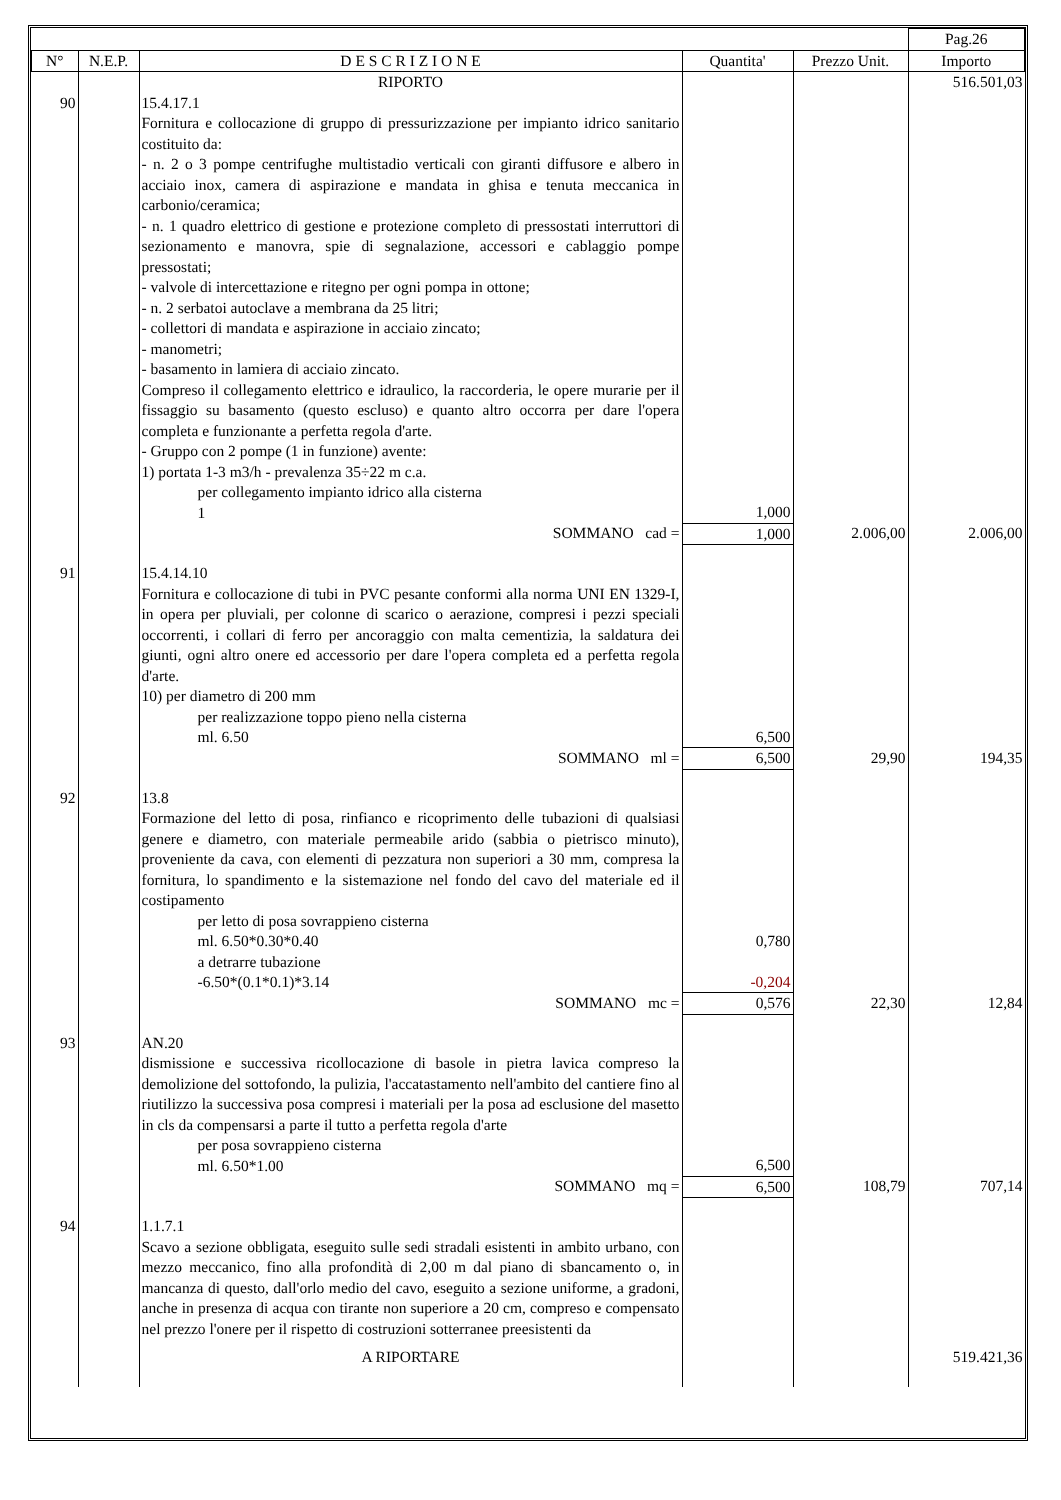| | | | | | Pag.26 |
| --- | --- | --- | --- | --- | --- |
| N° | N.E.P. | D E S C R I Z I O N E | Quantita' | Prezzo Unit. | Importo |
| | | RIPORTO | | | 516.501,03 |
| 90 | | 15.4.17.1 Fornitura e collocazione di gruppo di pressurizzazione per impianto idrico sanitario costituito da: - n. 2 o 3 pompe centrifughe multistadio verticali con giranti diffusore e albero in acciaio inox, camera di aspirazione e mandata in ghisa e tenuta meccanica in carbonio/ceramica; - n. 1 quadro elettrico di gestione e protezione completo di pressostati interruttori di sezionamento e manovra, spie di segnalazione, accessori e cablaggio pompe pressostati; - valvole di intercettazione e ritegno per ogni pompa in ottone; - n. 2 serbatoi autoclave a membrana da 25 litri; - collettori di mandata e aspirazione in acciaio zincato; - manometri; - basamento in lamiera di acciaio zincato. Compreso il collegamento elettrico e idraulico, la raccorderia, le opere murarie per il fissaggio su basamento (questo escluso) e quanto altro occorra per dare l'opera completa e funzionante a perfetta regola d'arte. - Gruppo con 2 pompe (1 in funzione) avente: 1) portata 1-3 m3/h - prevalenza 35÷22 m c.a. per collegamento impianto idrico alla cisterna 1 | 1,000 | | |
| | | SOMMANO cad = | 1,000 | 2.006,00 | 2.006,00 |
| 91 | | 15.4.14.10 Fornitura e collocazione di tubi in PVC pesante conformi alla norma UNI EN 1329-I, in opera per pluviali, per colonne di scarico o aerazione, compresi i pezzi speciali occorrenti, i collari di ferro per ancoraggio con malta cementizia, la saldatura dei giunti, ogni altro onere ed accessorio per dare l'opera completa ed a perfetta regola d'arte. 10) per diametro di 200 mm per realizzazione toppo pieno nella cisterna ml. 6.50 | 6,500 | | |
| | | SOMMANO ml = | 6,500 | 29,90 | 194,35 |
| 92 | | 13.8 Formazione del letto di posa, rinfianco e ricoprimento delle tubazioni di qualsiasi genere e diametro, con materiale permeabile arido (sabbia o pietrisco minuto), proveniente da cava, con elementi di pezzatura non superiori a 30 mm, compresa la fornitura, lo spandimento e la sistemazione nel fondo del cavo del materiale ed il costipamento per letto di posa sovrappieno cisterna ml. 6.50*0.30*0.40 a detrarre tubazione -6.50*(0.1*0.1)*3.14 | 0,780 -0,204 | | |
| | | SOMMANO mc = | 0,576 | 22,30 | 12,84 |
| 93 | | AN.20 dismissione e successiva ricollocazione di basole in pietra lavica compreso la demolizione del sottofondo, la pulizia, l'accatastamento nell'ambito del cantiere fino al riutilizzo la successiva posa compresi i materiali per la posa ad esclusione del masetto in cls da compensarsi a parte il tutto a perfetta regola d'arte per posa sovrappieno cisterna ml. 6.50*1.00 | 6,500 | | |
| | | SOMMANO mq = | 6,500 | 108,79 | 707,14 |
| 94 | | 1.1.7.1 Scavo a sezione obbligata, eseguito sulle sedi stradali esistenti in ambito urbano, con mezzo meccanico, fino alla profondità di 2,00 m dal piano di sbancamento o, in mancanza di questo, dall'orlo medio del cavo, eseguito a sezione uniforme, a gradoni, anche in presenza di acqua con tirante non superiore a 20 cm, compreso e compensato nel prezzo l'onere per il rispetto di costruzioni sotterranee preesistenti da | | | |
| | | A RIPORTARE | | | 519.421,36 |